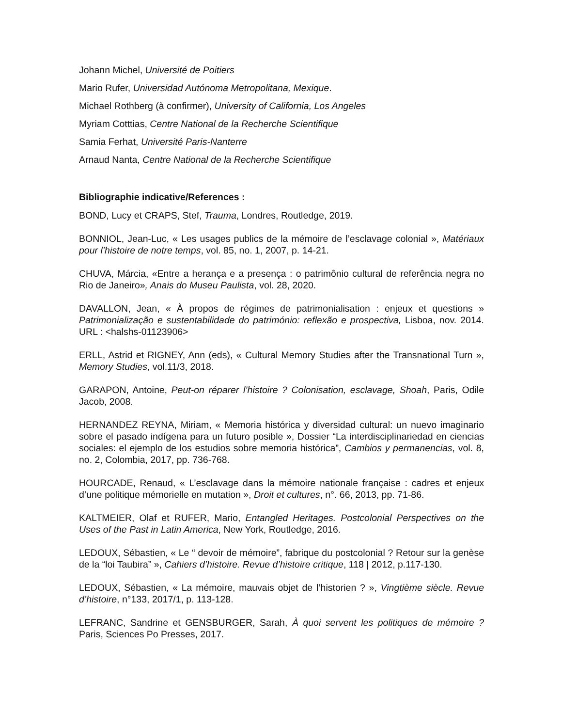Johann Michel, Université de Poitiers
Mario Rufer, Universidad Autónoma Metropolitana, Mexique.
Michael Rothberg (à confirmer), University of California, Los Angeles
Myriam Cotttias, Centre National de la Recherche Scientifique
Samia Ferhat, Université Paris-Nanterre
Arnaud Nanta, Centre National de la Recherche Scientifique
Bibliographie indicative/References :
BOND, Lucy et CRAPS, Stef, Trauma, Londres, Routledge, 2019.
BONNIOL, Jean-Luc, « Les usages publics de la mémoire de l’esclavage colonial », Matériaux pour l’histoire de notre temps, vol. 85, no. 1, 2007, p. 14-21.
CHUVA, Márcia, «Entre a herança e a presença : o patrimônio cultural de referência negra no Rio de Janeiro», Anais do Museu Paulista, vol. 28, 2020.
DAVALLON, Jean, « À propos de régimes de patrimonialisation : enjeux et questions » Patrimonialização e sustentabilidade do património: reflexão e prospectiva, Lisboa, nov. 2014. URL : <halshs-01123906>
ERLL, Astrid et RIGNEY, Ann (eds), « Cultural Memory Studies after the Transnational Turn », Memory Studies, vol.11/3, 2018.
GARAPON, Antoine, Peut-on réparer l’histoire ? Colonisation, esclavage, Shoah, Paris, Odile Jacob, 2008.
HERNANDEZ REYNA, Miriam, « Memoria histórica y diversidad cultural: un nuevo imaginario sobre el pasado indígena para un futuro posible », Dossier “La interdisciplinariedad en ciencias sociales: el ejemplo de los estudios sobre memoria histórica”, Cambios y permanencias, vol. 8, no. 2, Colombia, 2017, pp. 736-768.
HOURCADE, Renaud, « L’esclavage dans la mémoire nationale française : cadres et enjeux d’une politique mémorielle en mutation », Droit et cultures, n°. 66, 2013, pp. 71-86.
KALTMEIER, Olaf et RUFER, Mario, Entangled Heritages. Postcolonial Perspectives on the Uses of the Past in Latin America, New York, Routledge, 2016.
LEDOUX, Sébastien, « Le “ devoir de mémoire”, fabrique du postcolonial ? Retour sur la genèse de la “loi Taubira” », Cahiers d’histoire. Revue d’histoire critique, 118 | 2012, p.117-130.
LEDOUX, Sébastien, « La mémoire, mauvais objet de l’historien ? », Vingtième siècle. Revue d’histoire, n°133, 2017/1, p. 113-128.
LEFRANC, Sandrine et GENSBURGER, Sarah, À quoi servent les politiques de mémoire ? Paris, Sciences Po Presses, 2017.